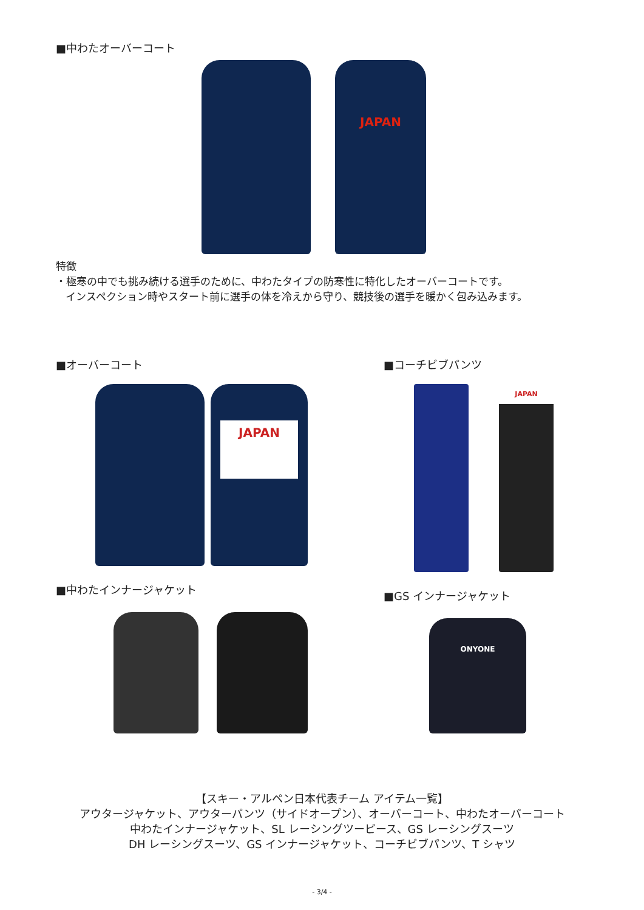■中わたオーバーコート
JAPAN
特徴
・極寒の中でも挑み続ける選手のために、中わたタイプの防寒性に特化したオーバーコートです。
インスペクション時やスタート前に選手の体を冷えから守り、競技後の選手を暖かく包み込みます。
■オーバーコート
JAPAN
■中わたインナージャケット
■コーチビブパンツ
JAPAN
■GS インナージャケット
ONYONE
【スキー・アルペン日本代表チーム アイテム一覧】
アウタージャケット、アウターパンツ（サイドオープン）、オーバーコート、中わたオーバーコート
中わたインナージャケット、SL レーシングツーピース、GS レーシングスーツ
DH レーシングスーツ、GS インナージャケット、コーチビブパンツ、T シャツ
- 3/4 -